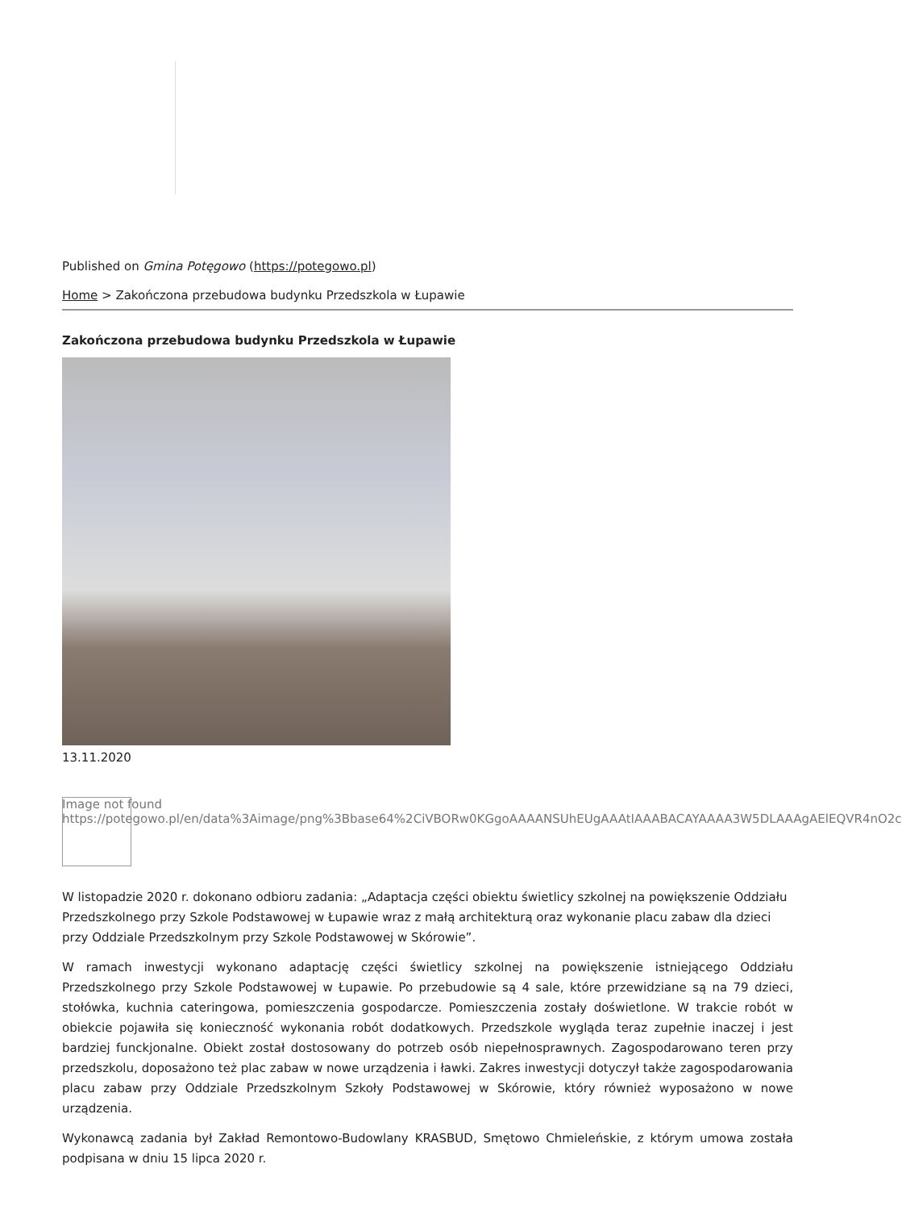Published on Gmina Potęgowo (https://potegowo.pl)
Home > Zakończona przebudowa budynku Przedszkola w Łupawie
Zakończona przebudowa budynku Przedszkola w Łupawie
13.11.2020
Image not found
https://potegowo.pl/en/data%3Aimage/png%3Bbase64%2CiVBORw0KGgoAAAANSUhEUgAAAtIAAABACAYAAAA3W5DLAAAgAElEQVR4nO2c
W listopadzie 2020 r. dokonano odbioru zadania: „Adaptacja części obiektu świetlicy szkolnej na powiększenie Oddziału Przedszkolnego przy Szkole Podstawowej w Łupawie wraz z małą architekturą oraz wykonanie placu zabaw dla dzieci przy Oddziale Przedszkolnym przy Szkole Podstawowej w Skórowie”.
W ramach inwestycji wykonano adaptację części świetlicy szkolnej na powiększenie istniejącego Oddziału Przedszkolnego przy Szkole Podstawowej w Łupawie. Po przebudowie są 4 sale, które przewidziane są na 79 dzieci, stołówka, kuchnia cateringowa, pomieszczenia gospodarcze. Pomieszczenia zostały doświetlone. W trakcie robót w obiekcie pojawiła się konieczność wykonania robót dodatkowych. Przedszkole wygląda teraz zupełnie inaczej i jest bardziej funckjonalne. Obiekt został dostosowany do potrzeb osób niepełnosprawnych. Zagospodarowano teren przy przedszkolu, doposażono też plac zabaw w nowe urządzenia i ławki. Zakres inwestycji dotyczył także zagospodarowania placu zabaw przy Oddziale Przedszkolnym Szkoły Podstawowej w Skórowie, który również wyposażono w nowe urządzenia.
Wykonawcą zadania był Zakład Remontowo-Budowlany KRASBUD, Smętowo Chmieleńskie, z którym umowa została podpisana w dniu 15 lipca 2020 r.